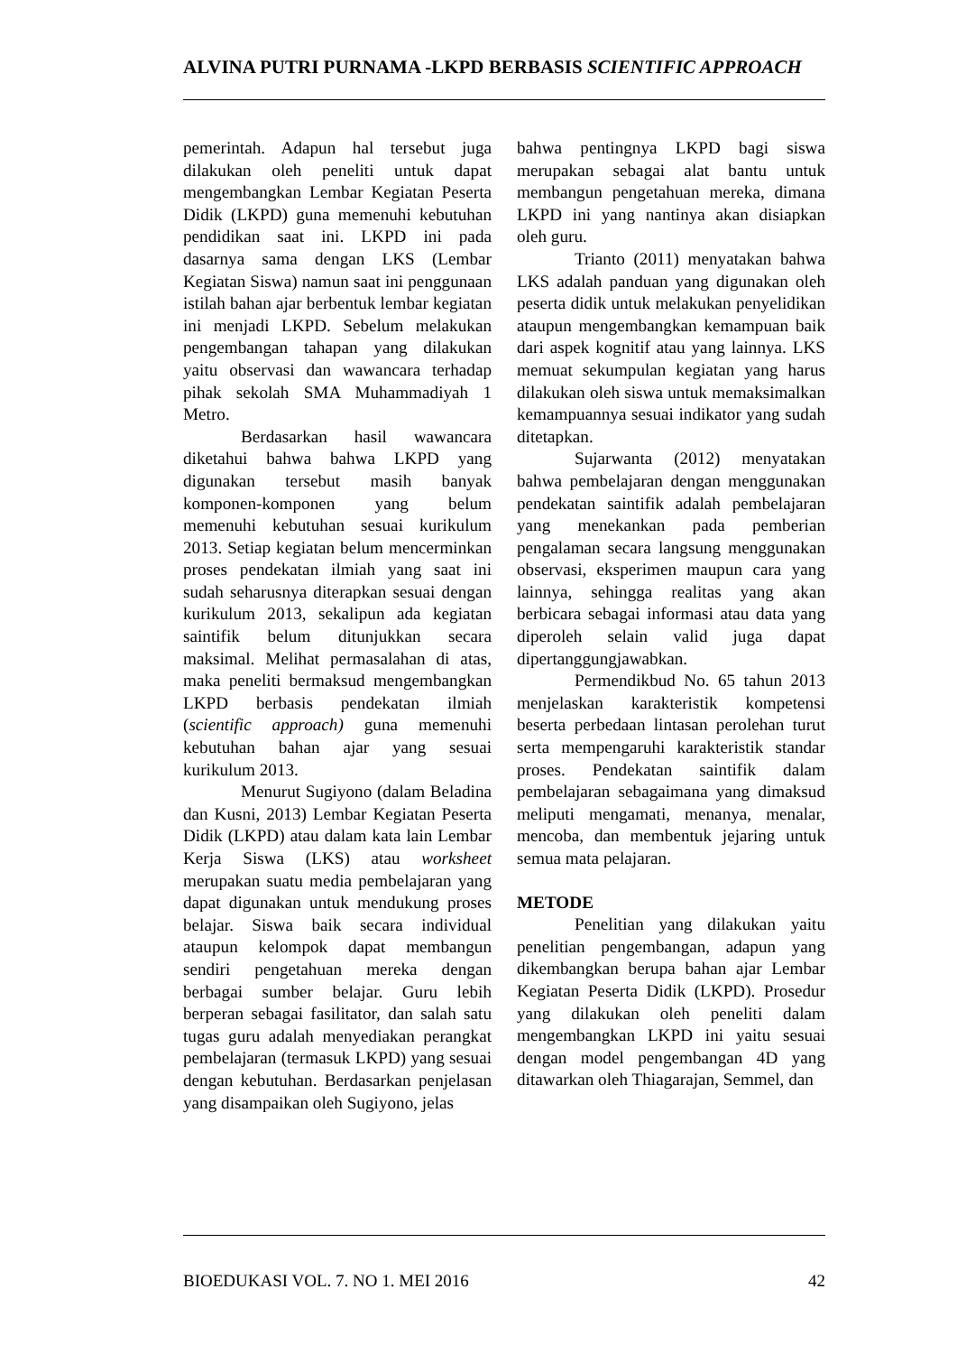ALVINA PUTRI PURNAMA -LKPD BERBASIS SCIENTIFIC APPROACH
pemerintah. Adapun hal tersebut juga dilakukan oleh peneliti untuk dapat mengembangkan Lembar Kegiatan Peserta Didik (LKPD) guna memenuhi kebutuhan pendidikan saat ini. LKPD ini pada dasarnya sama dengan LKS (Lembar Kegiatan Siswa) namun saat ini penggunaan istilah bahan ajar berbentuk lembar kegiatan ini menjadi LKPD. Sebelum melakukan pengembangan tahapan yang dilakukan yaitu observasi dan wawancara terhadap pihak sekolah SMA Muhammadiyah 1 Metro.
Berdasarkan hasil wawancara diketahui bahwa bahwa LKPD yang digunakan tersebut masih banyak komponen-komponen yang belum memenuhi kebutuhan sesuai kurikulum 2013. Setiap kegiatan belum mencerminkan proses pendekatan ilmiah yang saat ini sudah seharusnya diterapkan sesuai dengan kurikulum 2013, sekalipun ada kegiatan saintifik belum ditunjukkan secara maksimal. Melihat permasalahan di atas, maka peneliti bermaksud mengembangkan LKPD berbasis pendekatan ilmiah (scientific approach) guna memenuhi kebutuhan bahan ajar yang sesuai kurikulum 2013.
Menurut Sugiyono (dalam Beladina dan Kusni, 2013) Lembar Kegiatan Peserta Didik (LKPD) atau dalam kata lain Lembar Kerja Siswa (LKS) atau worksheet merupakan suatu media pembelajaran yang dapat digunakan untuk mendukung proses belajar. Siswa baik secara individual ataupun kelompok dapat membangun sendiri pengetahuan mereka dengan berbagai sumber belajar. Guru lebih berperan sebagai fasilitator, dan salah satu tugas guru adalah menyediakan perangkat pembelajaran (termasuk LKPD) yang sesuai dengan kebutuhan. Berdasarkan penjelasan yang disampaikan oleh Sugiyono, jelas
bahwa pentingnya LKPD bagi siswa merupakan sebagai alat bantu untuk membangun pengetahuan mereka, dimana LKPD ini yang nantinya akan disiapkan oleh guru.
Trianto (2011) menyatakan bahwa LKS adalah panduan yang digunakan oleh peserta didik untuk melakukan penyelidikan ataupun mengembangkan kemampuan baik dari aspek kognitif atau yang lainnya. LKS memuat sekumpulan kegiatan yang harus dilakukan oleh siswa untuk memaksimalkan kemampuannya sesuai indikator yang sudah ditetapkan.
Sujarwanta (2012) menyatakan bahwa pembelajaran dengan menggunakan pendekatan saintifik adalah pembelajaran yang menekankan pada pemberian pengalaman secara langsung menggunakan observasi, eksperimen maupun cara yang lainnya, sehingga realitas yang akan berbicara sebagai informasi atau data yang diperoleh selain valid juga dapat dipertanggungjawabkan.
Permendikbud No. 65 tahun 2013 menjelaskan karakteristik kompetensi beserta perbedaan lintasan perolehan turut serta mempengaruhi karakteristik standar proses. Pendekatan saintifik dalam pembelajaran sebagaimana yang dimaksud meliputi mengamati, menanya, menalar, mencoba, dan membentuk jejaring untuk semua mata pelajaran.
METODE
Penelitian yang dilakukan yaitu penelitian pengembangan, adapun yang dikembangkan berupa bahan ajar Lembar Kegiatan Peserta Didik (LKPD). Prosedur yang dilakukan oleh peneliti dalam mengembangkan LKPD ini yaitu sesuai dengan model pengembangan 4D yang ditawarkan oleh Thiagarajan, Semmel, dan
BIOEDUKASI VOL. 7. NO 1. MEI 2016 42